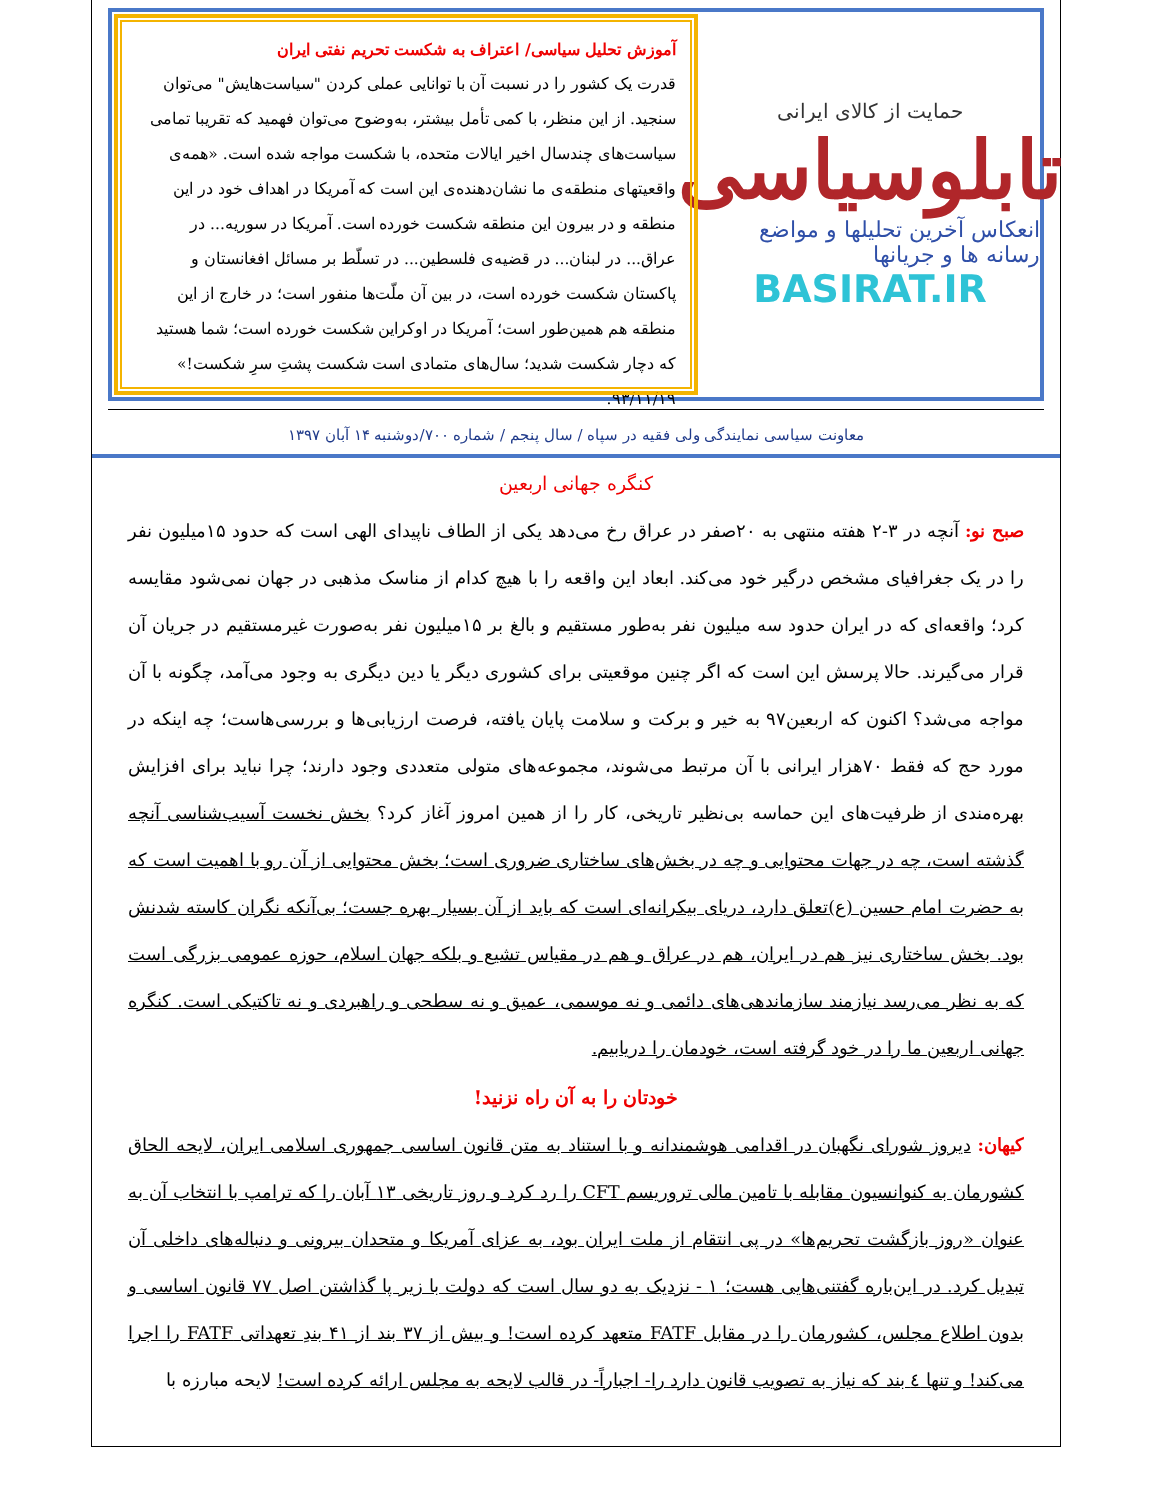حمایت از کالای ایرانی
تابلوسیاسی
انعکاس آخرین تحلیلها و مواضع رسانه ها و جریانها
BASIRAT.IR
آموزش تحلیل سیاسی/ اعتراف به شکست تحریم نفتی ایران
قدرت یک کشور را در نسبت آن با توانایی عملی کردن "سیاست‌هایش" می‌توان سنجید. از این منظر، با کمی تأمل بیشتر، به‌وضوح می‌توان فهمید که تقریبا تمامی سیاست‌های چندسال اخیر ایالات متحده، با شکست مواجه شده است. «همه‌ی واقعیتهای منطقه‌ی ما نشان‌دهنده‌ی این است که آمریکا در اهداف خود در این منطقه و در بیرون این منطقه شکست خورده است. آمریکا در سوریه... در عراق... در لبنان... در قضیه‌ی فلسطین... در تسلّط بر مسائل افغانستان و پاکستان شکست خورده است، در بین آن ملّت‌ها منفور است؛ در خارج از این منطقه هم همین‌طور است؛ آمریکا در اوکراین شکست خورده است؛ شما هستید که دچار شکست شدید؛ سال‌های متمادی است شکست پشتِ سرِ شکست!» ۹۳/۱۱/۱۹.
معاونت سیاسی نمایندگی ولی فقیه در سپاه / سال پنجم / شماره ۷۰۰/دوشنبه ۱۴ آبان ۱۳۹۷
کنگره جهانی اربعین
صبح نو: آنچه در ۳-۲ هفته منتهی به ۲۰صفر در عراق رخ می‌دهد یکی از الطاف ناپیدای الهی است که حدود ۱۵میلیون نفر را در یک جغرافیای مشخص درگیر خود می‌کند. ابعاد این واقعه را با هیچ کدام از مناسک مذهبی در جهان نمی‌شود مقایسه کرد؛ واقعه‌ای که در ایران حدود سه میلیون نفر به‌طور مستقیم و بالغ بر ۱۵میلیون نفر به‌صورت غیرمستقیم در جریان آن قرار می‌گیرند. حالا پرسش این است که اگر چنین موقعیتی برای کشوری دیگر یا دین دیگری به وجود می‌آمد، چگونه با آن مواجه می‌شد؟ اکنون که اربعین۹۷ به خیر و برکت و سلامت پایان یافته، فرصت ارزیابی‌ها و بررسی‌هاست؛ چه اینکه در مورد حج که فقط ۷۰هزار ایرانی با آن مرتبط می‌شوند، مجموعه‌های متولی متعددی وجود دارند؛ چرا نباید برای افزایش بهره‌مندی از ظرفیت‌های این حماسه بی‌نظیر تاریخی، کار را از همین امروز آغاز کرد؟ بخش نخست آسیب‌شناسی آنچه گذشته است، چه در جهات محتوایی و چه در بخش‌های ساختاری ضروری است؛ بخش محتوایی از آن رو با اهمیت است که به حضرت امام حسین (ع)تعلق دارد، دریای بیکرانه‌ای است که باید از آن بسیار بهره جست؛ بی‌آنکه نگران کاسته شدنش بود. بخش ساختاری نیز هم در ایران، هم در عراق و هم در مقیاس تشیع و بلکه جهان اسلام، حوزه عمومی بزرگی است که به نظر می‌رسد نیازمند سازماندهی‌های دائمی و نه موسمی، عمیق و نه سطحی و راهبردی و نه تاکتیکی است. کنگره جهانی اربعین ما را در خود گرفته است، خودمان را دریابیم.
خودتان را به آن راه نزنید!
کیهان: دیروز شورای نگهبان در اقدامی هوشمندانه و با استناد به متن قانون اساسی جمهوری اسلامی ایران، لایحه الحاق کشورمان به کنوانسیون مقابله با تامین مالی تروریسم CFT را رد کرد و روز تاریخی ۱۳ آبان را که ترامپ با انتخاب آن به عنوان «روز بازگشت تحریم‌ها» در پی انتقام از ملت ایران بود، به عزای آمریکا و متحدان بیرونی و دنباله‌های داخلی آن تبدیل کرد. در این‌باره گفتنی‌هایی هست؛ ۱ - نزدیک به دو سال است که دولت با زیر پا گذاشتن اصل ۷۷ قانون اساسی و بدون اطلاع مجلس، کشورمان را در مقابل FATF متعهد کرده است! و بیش از ۳۷ بند از ۴۱ بندِ تعهداتی FATF را اجرا می‌کند! و تنها ٤ بند که نیاز به تصویب قانون دارد را- اجباراً- در قالب لایحه به مجلس ارائه کرده است! لایحه مبارزه با